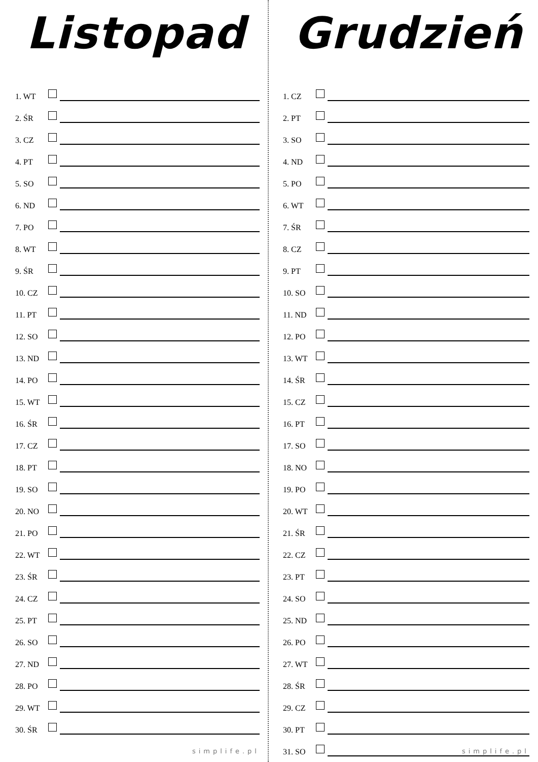Listopad
1. WT
2. ŚR
3. CZ
4. PT
5. SO
6. ND
7. PO
8. WT
9. ŚR
10. CZ
11. PT
12. SO
13. ND
14. PO
15. WT
16. ŚR
17. CZ
18. PT
19. SO
20. NO
21. PO
22. WT
23. ŚR
24. CZ
25. PT
26. SO
27. ND
28. PO
29. WT
30. ŚR
simplife.pl
Grudzień
1. CZ
2. PT
3. SO
4. ND
5. PO
6. WT
7. ŚR
8. CZ
9. PT
10. SO
11. ND
12. PO
13. WT
14. ŚR
15. CZ
16. PT
17. SO
18. NO
19. PO
20. WT
21. ŚR
22. CZ
23. PT
24. SO
25. ND
26. PO
27. WT
28. ŚR
29. CZ
30. PT
31. SO
simplife.pl